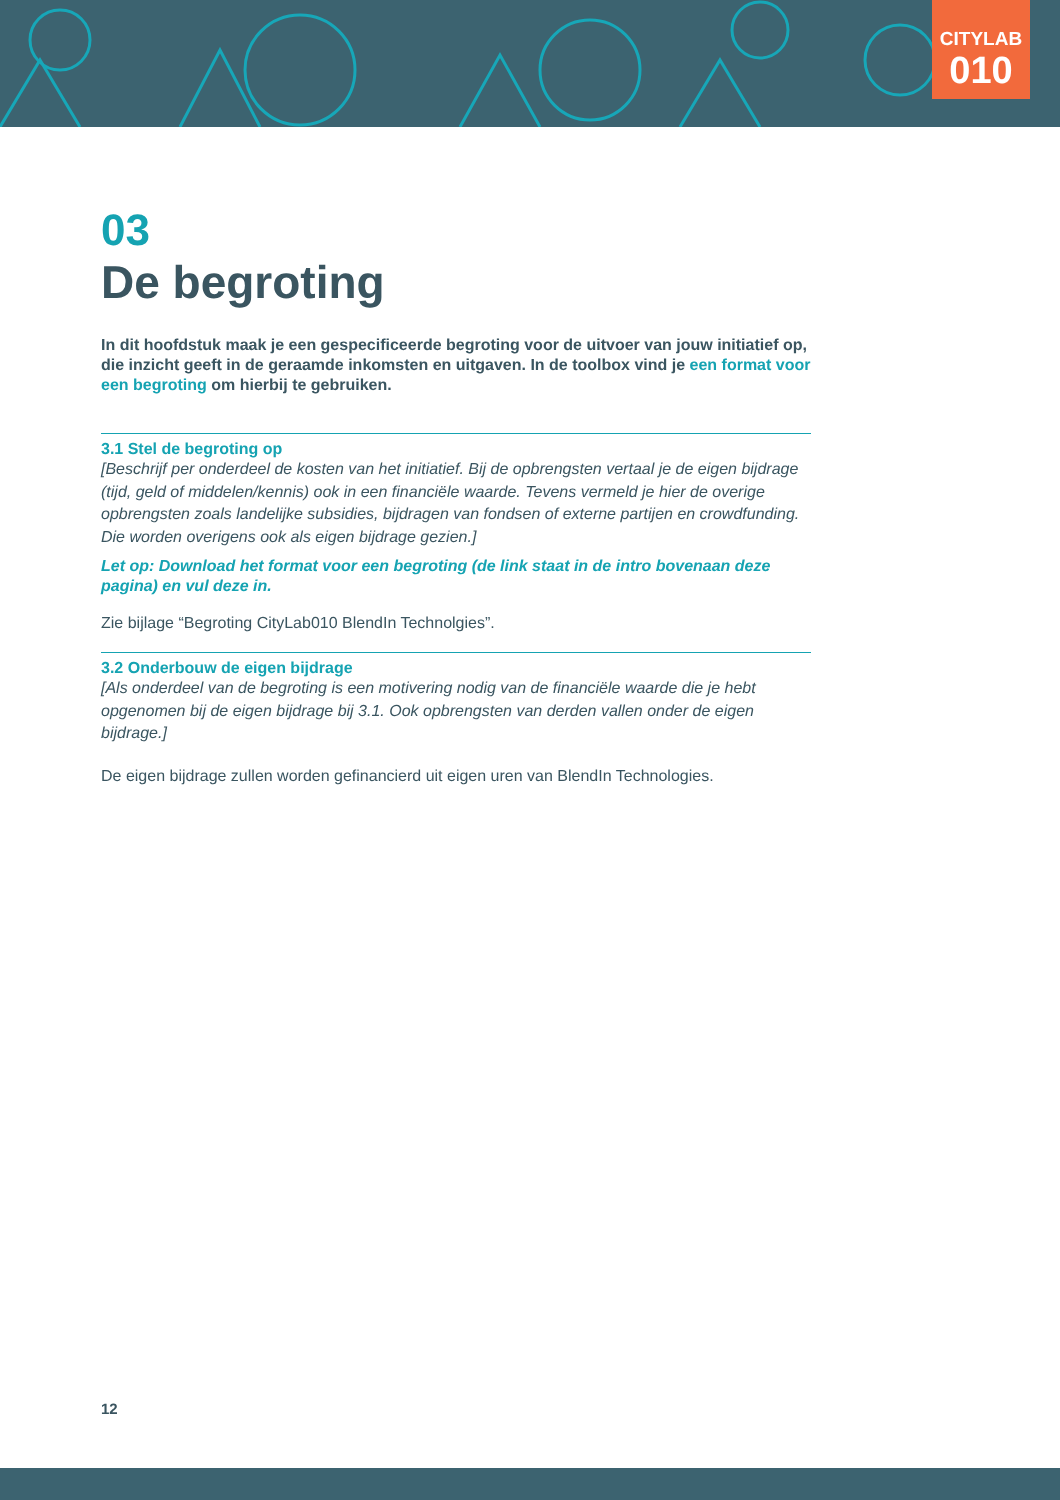CITYLAB
010
03
De begroting
In dit hoofdstuk maak je een gespecificeerde begroting voor de uitvoer van jouw initiatief op, die inzicht geeft in de geraamde inkomsten en uitgaven. In de toolbox vind je een format voor een begroting om hierbij te gebruiken.
3.1 Stel de begroting op
[Beschrijf per onderdeel de kosten van het initiatief. Bij de opbrengsten vertaal je de eigen bijdrage (tijd, geld of middelen/kennis) ook in een financiële waarde. Tevens vermeld je hier de overige opbrengsten zoals landelijke subsidies, bijdragen van fondsen of externe partijen en crowdfunding. Die worden overigens ook als eigen bijdrage gezien.]
Let op: Download het format voor een begroting (de link staat in de intro bovenaan deze pagina) en vul deze in.
Zie bijlage “Begroting CityLab010 BlendIn Technolgies”.
3.2 Onderbouw de eigen bijdrage
[Als onderdeel van de begroting is een motivering nodig van de financiële waarde die je hebt opgenomen bij de eigen bijdrage bij 3.1. Ook opbrengsten van derden vallen onder de eigen bijdrage.]
De eigen bijdrage zullen worden gefinancierd uit eigen uren van BlendIn Technologies.
12